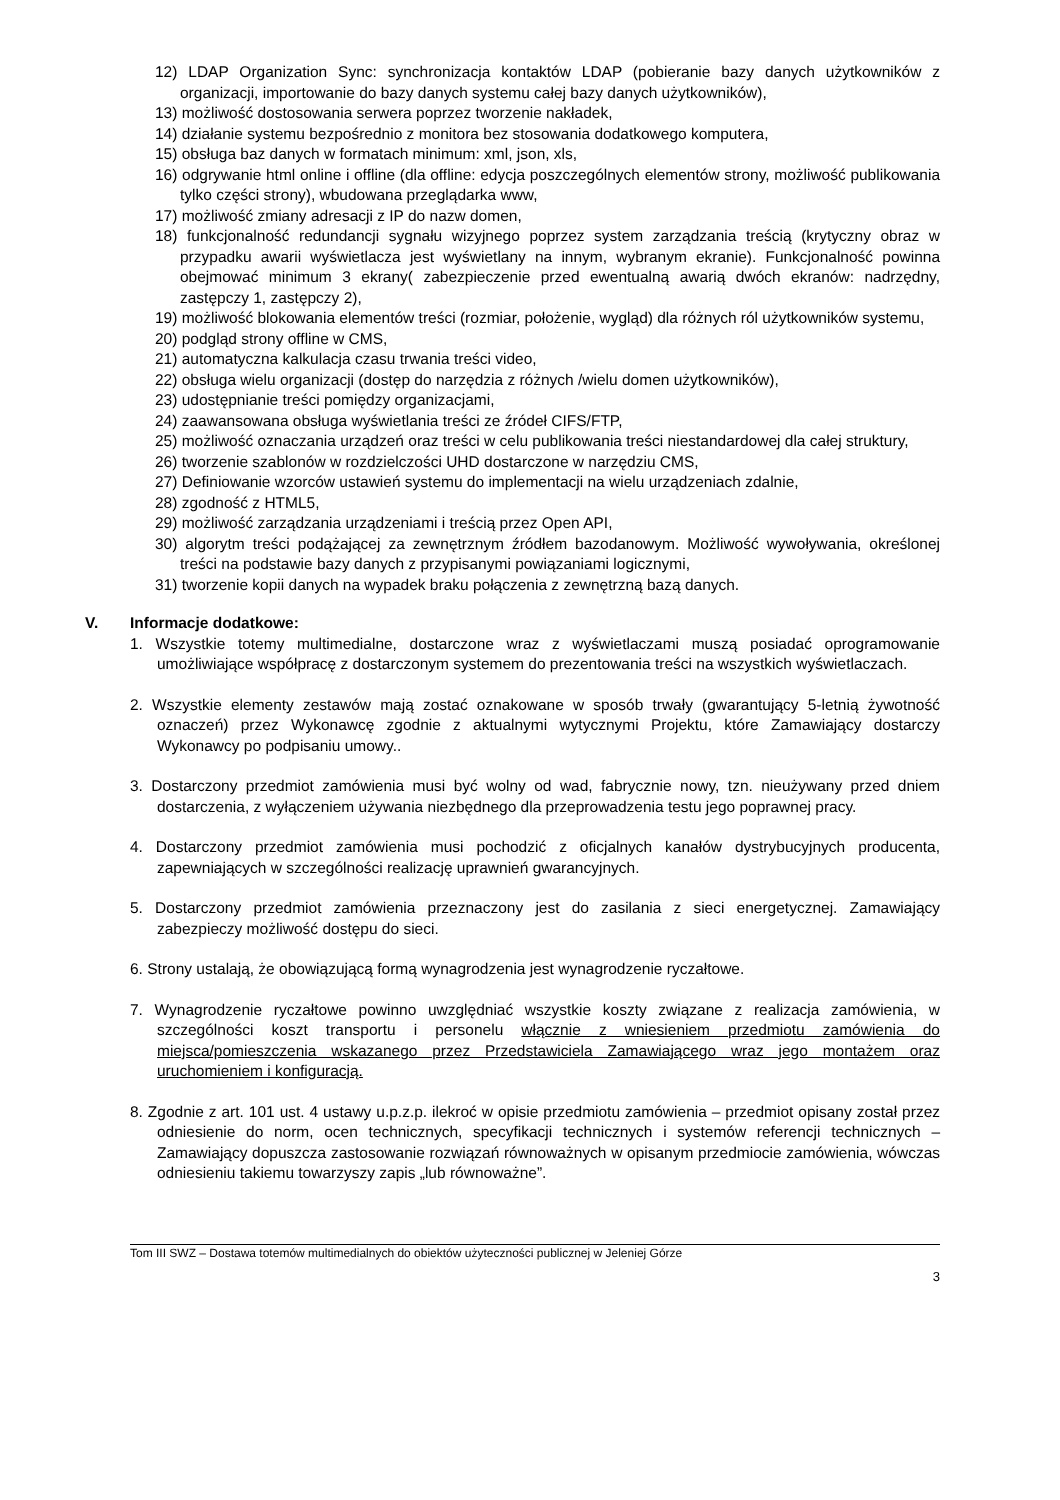12) LDAP Organization Sync: synchronizacja kontaktów LDAP (pobieranie bazy danych użytkowników z organizacji, importowanie do bazy danych systemu całej bazy danych użytkowników),
13) możliwość dostosowania serwera poprzez tworzenie nakładek,
14) działanie systemu bezpośrednio z monitora bez stosowania dodatkowego komputera,
15) obsługa baz danych w formatach minimum: xml, json, xls,
16) odgrywanie html online i offline (dla offline: edycja poszczególnych elementów strony, możliwość publikowania tylko części strony), wbudowana przeglądarka www,
17) możliwość zmiany adresacji z IP do nazw domen,
18) funkcjonalność redundancji sygnału wizyjnego poprzez system zarządzania treścią (krytyczny obraz w przypadku awarii wyświetlacza jest wyświetlany na innym, wybranym ekranie). Funkcjonalność powinna obejmować minimum 3 ekrany( zabezpieczenie przed ewentualną awarią dwóch ekranów: nadrzędny, zastępczy 1, zastępczy 2),
19) możliwość blokowania elementów treści (rozmiar, położenie, wygląd) dla różnych ról użytkowników systemu,
20) podgląd strony offline w CMS,
21) automatyczna kalkulacja czasu trwania treści video,
22) obsługa wielu organizacji (dostęp do narzędzia z różnych /wielu domen użytkowników),
23) udostępnianie treści pomiędzy organizacjami,
24) zaawansowana obsługa wyświetlania treści ze źródeł CIFS/FTP,
25) możliwość oznaczania urządzeń oraz treści w celu publikowania treści niestandardowej dla całej struktury,
26) tworzenie szablonów w rozdzielczości UHD dostarczone w narzędziu CMS,
27) Definiowanie wzorców ustawień systemu do implementacji na wielu urządzeniach zdalnie,
28) zgodność z HTML5,
29) możliwość zarządzania urządzeniami i treścią przez Open API,
30) algorytm treści podążającej za zewnętrznym źródłem bazodanowym. Możliwość wywoływania, określonej treści na podstawie bazy danych z przypisanymi powiązaniami logicznymi,
31) tworzenie kopii danych na wypadek braku połączenia z zewnętrzną bazą danych.
V. Informacje dodatkowe:
1. Wszystkie totemy multimedialne, dostarczone wraz z wyświetlaczami muszą posiadać oprogramowanie umożliwiające współpracę z dostarczonym systemem do prezentowania treści na wszystkich wyświetlaczach.
2. Wszystkie elementy zestawów mają zostać oznakowane w sposób trwały (gwarantujący 5-letnią żywotność oznaczeń) przez Wykonawcę zgodnie z aktualnymi wytycznymi Projektu, które Zamawiający dostarczy Wykonawcy po podpisaniu umowy..
3. Dostarczony przedmiot zamówienia musi być wolny od wad, fabrycznie nowy, tzn. nieużywany przed dniem dostarczenia, z wyłączeniem używania niezbędnego dla przeprowadzenia testu jego poprawnej pracy.
4. Dostarczony przedmiot zamówienia musi pochodzić z oficjalnych kanałów dystrybucyjnych producenta, zapewniających w szczególności realizację uprawnień gwarancyjnych.
5. Dostarczony przedmiot zamówienia przeznaczony jest do zasilania z sieci energetycznej. Zamawiający zabezpieczy możliwość dostępu do sieci.
6. Strony ustalają, że obowiązującą formą wynagrodzenia jest wynagrodzenie ryczałtowe.
7. Wynagrodzenie ryczałtowe powinno uwzględniać wszystkie koszty związane z realizacja zamówienia, w szczególności koszt transportu i personelu włącznie z wniesieniem przedmiotu zamówienia do miejsca/pomieszczenia wskazanego przez Przedstawiciela Zamawiającego wraz jego montażem oraz uruchomieniem i konfiguracją.
8. Zgodnie z art. 101 ust. 4 ustawy u.p.z.p. ilekroć w opisie przedmiotu zamówienia – przedmiot opisany został przez odniesienie do norm, ocen technicznych, specyfikacji technicznych i systemów referencji technicznych – Zamawiający dopuszcza zastosowanie rozwiązań równoważnych w opisanym przedmiocie zamówienia, wówczas odniesieniu takiemu towarzyszy zapis „lub równoważne”.
Tom III SWZ – Dostawa totemów multimedialnych do obiektów użyteczności publicznej w Jeleniej Górze
3